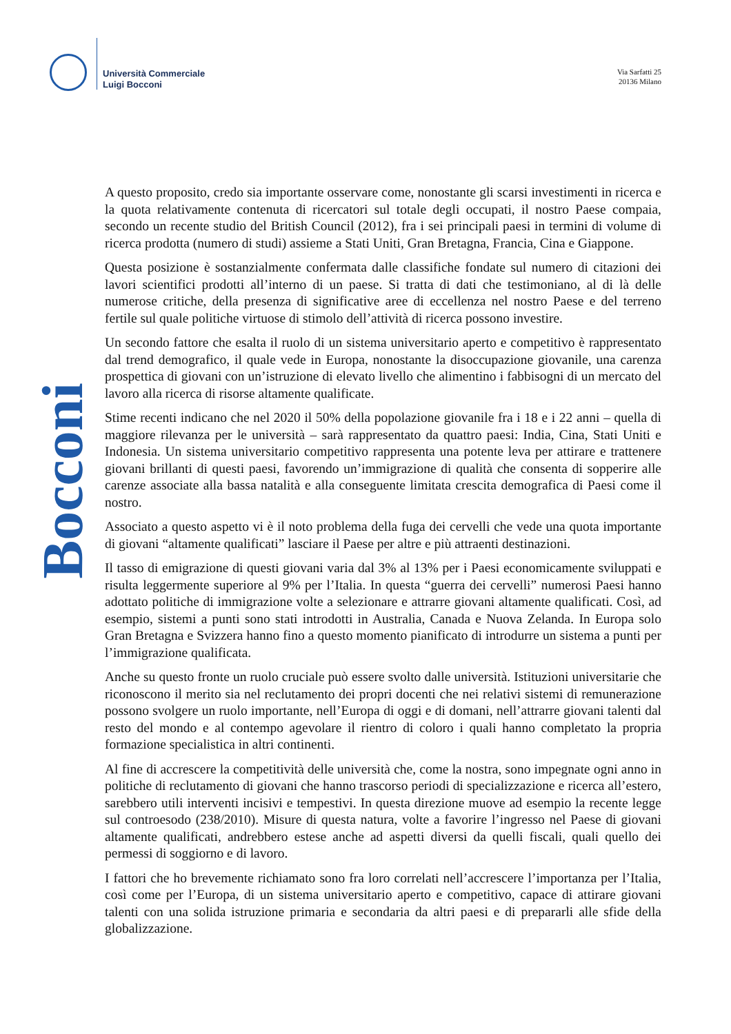Università Commerciale
Luigi Bocconi
Via Sarfatti 25
20136 Milano
Bocconi
A questo proposito, credo sia importante osservare come, nonostante gli scarsi investimenti in ricerca e la quota relativamente contenuta di ricercatori sul totale degli occupati, il nostro Paese compaia, secondo un recente studio del British Council (2012), fra i sei principali paesi in termini di volume di ricerca prodotta (numero di studi) assieme a Stati Uniti, Gran Bretagna, Francia, Cina e Giappone.
Questa posizione è sostanzialmente confermata dalle classifiche fondate sul numero di citazioni dei lavori scientifici prodotti all’interno di un paese. Si tratta di dati che testimoniano, al di là delle numerose critiche, della presenza di significative aree di eccellenza nel nostro Paese e del terreno fertile sul quale politiche virtuose di stimolo dell’attività di ricerca possono investire.
Un secondo fattore che esalta il ruolo di un sistema universitario aperto e competitivo è rappresentato dal trend demografico, il quale vede in Europa, nonostante la disoccupazione giovanile, una carenza prospettica di giovani con un’istruzione di elevato livello che alimentino i fabbisogni di un mercato del lavoro alla ricerca di risorse altamente qualificate.
Stime recenti indicano che nel 2020 il 50% della popolazione giovanile fra i 18 e i 22 anni – quella di maggiore rilevanza per le università – sarà rappresentato da quattro paesi: India, Cina, Stati Uniti e Indonesia. Un sistema universitario competitivo rappresenta una potente leva per attirare e trattenere giovani brillanti di questi paesi, favorendo un’immigrazione di qualità che consenta di sopperire alle carenze associate alla bassa natalità e alla conseguente limitata crescita demografica di Paesi come il nostro.
Associato a questo aspetto vi è il noto problema della fuga dei cervelli che vede una quota importante di giovani “altamente qualificati” lasciare il Paese per altre e più attraenti destinazioni.
Il tasso di emigrazione di questi giovani varia dal 3% al 13% per i Paesi economicamente sviluppati e risulta leggermente superiore al 9% per l’Italia. In questa “guerra dei cervelli” numerosi Paesi hanno adottato politiche di immigrazione volte a selezionare e attrarre giovani altamente qualificati. Così, ad esempio, sistemi a punti sono stati introdotti in Australia, Canada e Nuova Zelanda. In Europa solo Gran Bretagna e Svizzera hanno fino a questo momento pianificato di introdurre un sistema a punti per l’immigrazione qualificata.
Anche su questo fronte un ruolo cruciale può essere svolto dalle università. Istituzioni universitarie che riconoscono il merito sia nel reclutamento dei propri docenti che nei relativi sistemi di remunerazione possono svolgere un ruolo importante, nell’Europa di oggi e di domani, nell’attrarre giovani talenti dal resto del mondo e al contempo agevolare il rientro di coloro i quali hanno completato la propria formazione specialistica in altri continenti.
Al fine di accrescere la competitività delle università che, come la nostra, sono impegnate ogni anno in politiche di reclutamento di giovani che hanno trascorso periodi di specializzazione e ricerca all’estero, sarebbero utili interventi incisivi e tempestivi. In questa direzione muove ad esempio la recente legge sul controesodo (238/2010). Misure di questa natura, volte a favorire l’ingresso nel Paese di giovani altamente qualificati, andrebbero estese anche ad aspetti diversi da quelli fiscali, quali quello dei permessi di soggiorno e di lavoro.
I fattori che ho brevemente richiamato sono fra loro correlati nell’accrescere l’importanza per l’Italia, così come per l’Europa, di un sistema universitario aperto e competitivo, capace di attirare giovani talenti con una solida istruzione primaria e secondaria da altri paesi e di prepararli alle sfide della globalizzazione.